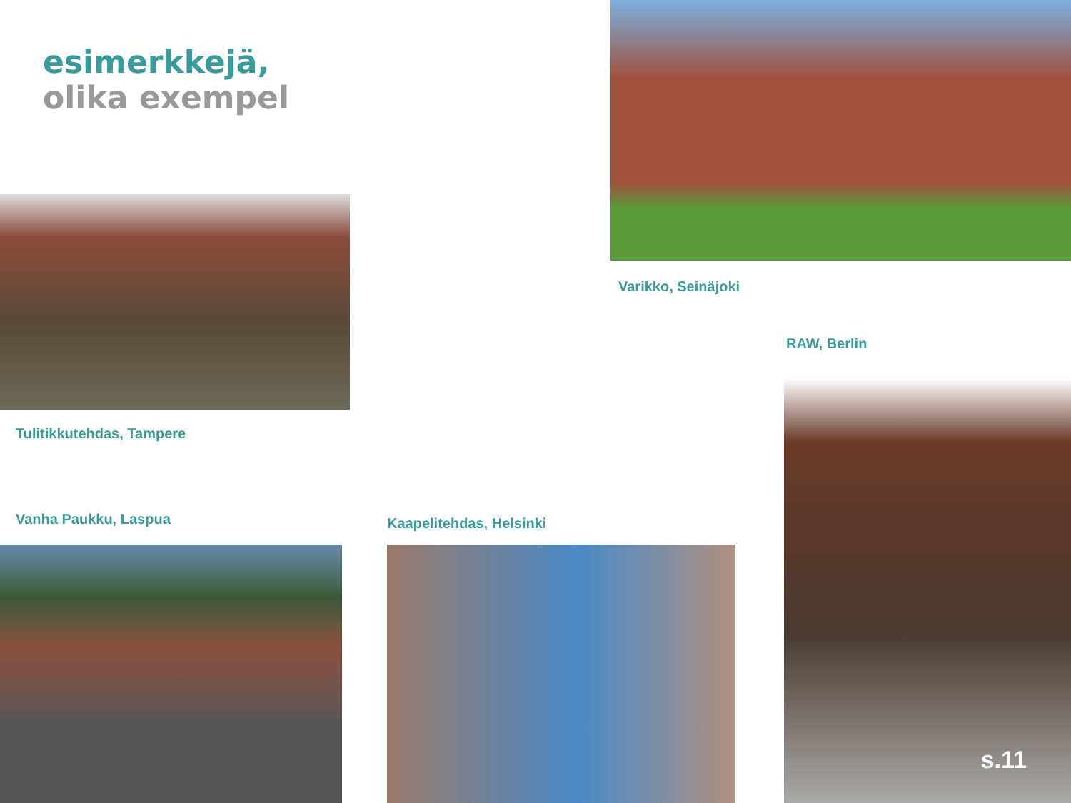esimerkkejä,
olika exempel
Varikko, Seinäjoki
RAW, Berlin
Tulitikkutehdas, Tampere
Vanha Paukku, Laspua Kaapelitehdas, Helsinki
s.11